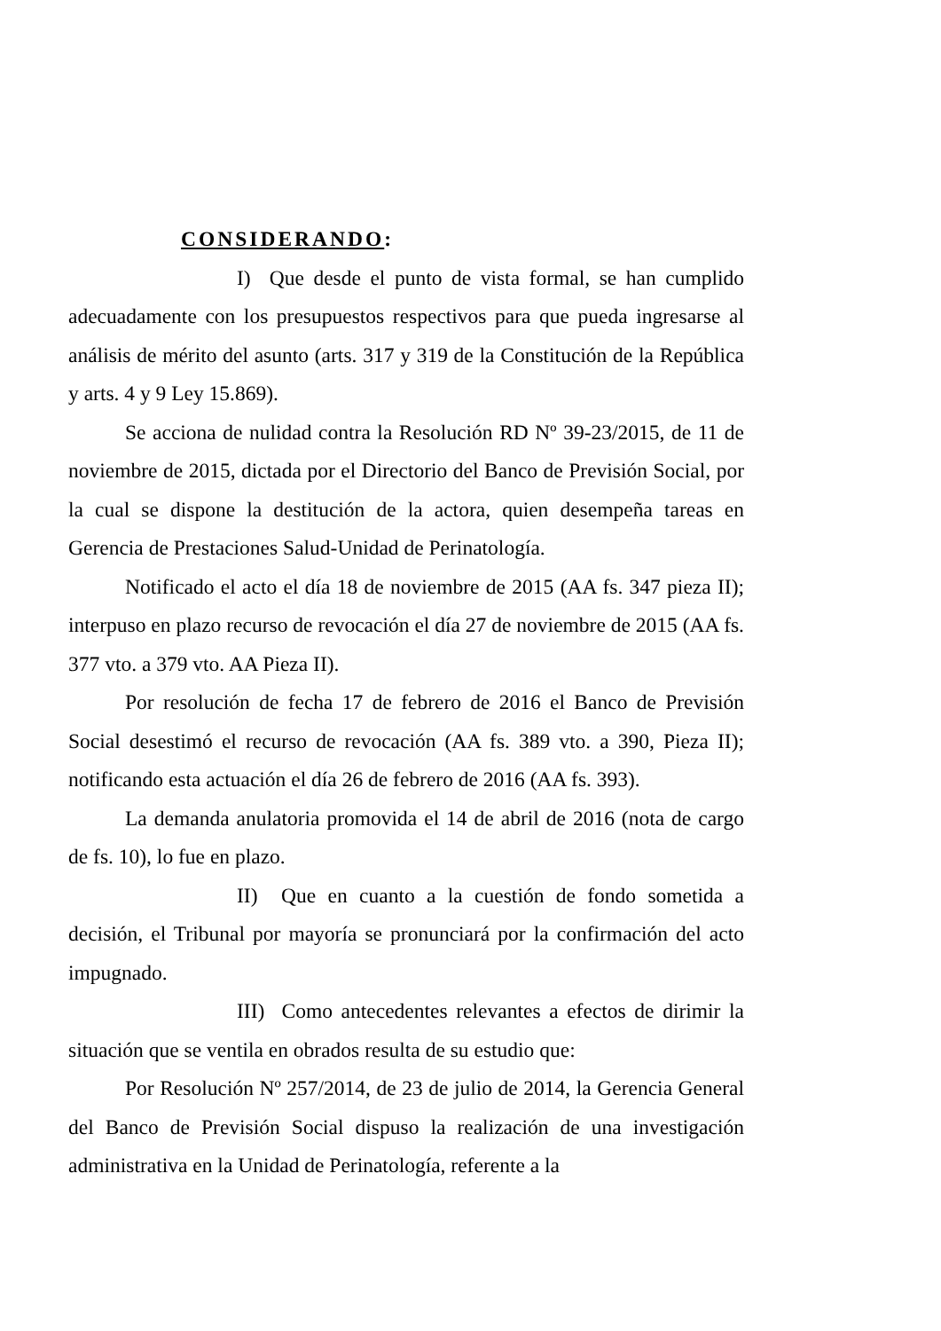CONSIDERANDO:
I) Que desde el punto de vista formal, se han cumplido adecuadamente con los presupuestos respectivos para que pueda ingresarse al análisis de mérito del asunto (arts. 317 y 319 de la Constitución de la República y arts. 4 y 9 Ley 15.869).
Se acciona de nulidad contra la Resolución RD Nº 39-23/2015, de 11 de noviembre de 2015, dictada por el Directorio del Banco de Previsión Social, por la cual se dispone la destitución de la actora, quien desempeña tareas en Gerencia de Prestaciones Salud-Unidad de Perinatología.
Notificado el acto el día 18 de noviembre de 2015 (AA fs. 347 pieza II); interpuso en plazo recurso de revocación el día 27 de noviembre de 2015 (AA fs. 377 vto. a 379 vto. AA Pieza II).
Por resolución de fecha 17 de febrero de 2016 el Banco de Previsión Social desestimó el recurso de revocación (AA fs. 389 vto. a 390, Pieza II); notificando esta actuación el día 26 de febrero de 2016 (AA fs. 393).
La demanda anulatoria promovida el 14 de abril de 2016 (nota de cargo de fs. 10), lo fue en plazo.
II) Que en cuanto a la cuestión de fondo sometida a decisión, el Tribunal por mayoría se pronunciará por la confirmación del acto impugnado.
III) Como antecedentes relevantes a efectos de dirimir la situación que se ventila en obrados resulta de su estudio que:
Por Resolución Nº 257/2014, de 23 de julio de 2014, la Gerencia General del Banco de Previsión Social dispuso la realización de una investigación administrativa en la Unidad de Perinatología, referente a la